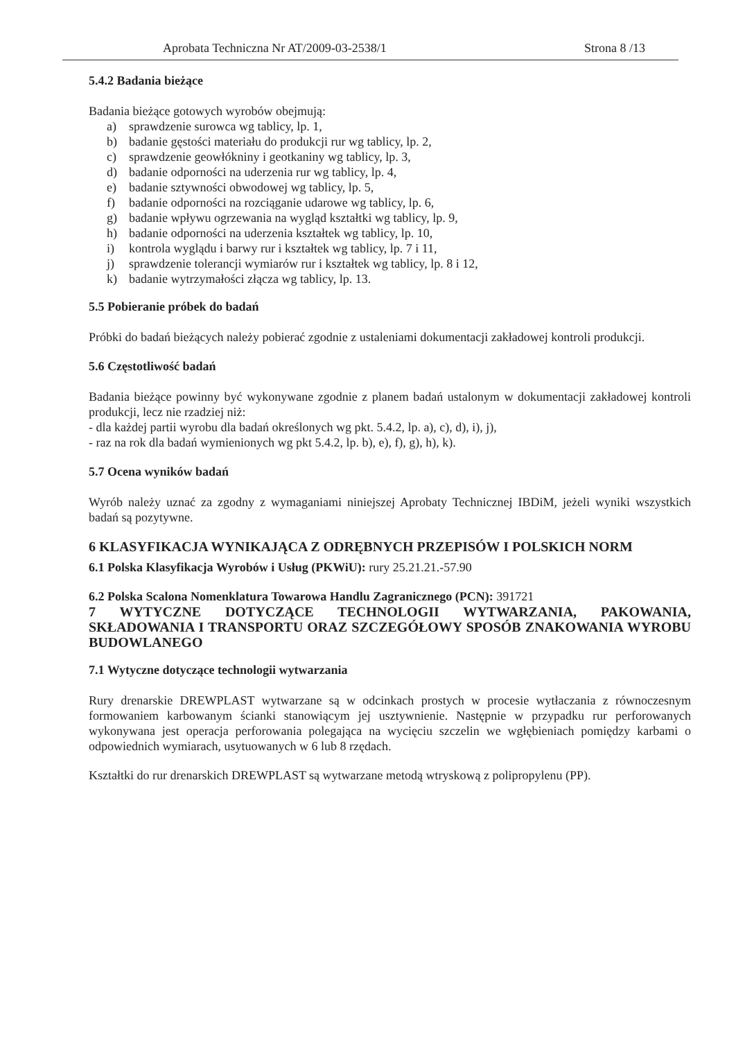Aprobata Techniczna Nr AT/2009-03-2538/1 Strona 8 /13
5.4.2 Badania bieżące
Badania bieżące gotowych wyrobów obejmują:
a) sprawdzenie surowca wg tablicy, lp. 1,
b) badanie gęstości materiału do produkcji rur wg tablicy, lp. 2,
c) sprawdzenie geowłókniny i geotkaniny wg tablicy, lp. 3,
d) badanie odporności na uderzenia rur wg tablicy, lp. 4,
e) badanie sztywności obwodowej wg tablicy, lp. 5,
f) badanie odporności na rozciąganie udarowe wg tablicy, lp. 6,
g) badanie wpływu ogrzewania na wygląd kształtki wg tablicy, lp. 9,
h) badanie odporności na uderzenia kształtek wg tablicy, lp. 10,
i) kontrola wyglądu i barwy rur i kształtek wg tablicy, lp. 7 i 11,
j) sprawdzenie tolerancji wymiarów rur i kształtek wg tablicy, lp. 8 i 12,
k) badanie wytrzymałości złącza wg tablicy, lp. 13.
5.5 Pobieranie próbek do badań
Próbki do badań bieżących należy pobierać zgodnie z ustaleniami dokumentacji zakładowej kontroli produkcji.
5.6 Częstotliwość badań
Badania bieżące powinny być wykonywane zgodnie z planem badań ustalonym w dokumentacji zakładowej kontroli produkcji, lecz nie rzadziej niż:
- dla każdej partii wyrobu dla badań określonych wg pkt. 5.4.2, lp. a), c), d), i), j),
- raz na rok dla badań wymienionych wg pkt 5.4.2, lp. b), e), f), g), h), k).
5.7 Ocena wyników badań
Wyrób należy uznać za zgodny z wymaganiami niniejszej Aprobaty Technicznej IBDiM, jeżeli wyniki wszystkich badań są pozytywne.
6 KLASYFIKACJA WYNIKAJĄCA Z ODRĘBNYCH PRZEPISÓW I POLSKICH NORM
6.1 Polska Klasyfikacja Wyrobów i Usług (PKWiU): rury 25.21.21.-57.90
6.2 Polska Scalona Nomenklatura Towarowa Handlu Zagranicznego (PCN): 391721
7 WYTYCZNE DOTYCZĄCE TECHNOLOGII WYTWARZANIA, PAKOWANIA, SKŁADOWANIA I TRANSPORTU ORAZ SZCZEGÓŁOWY SPOSÓB ZNAKOWANIA WYROBU BUDOWLANEGO
7.1 Wytyczne dotyczące technologii wytwarzania
Rury drenarskie DREWPLAST wytwarzane są w odcinkach prostych w procesie wytłaczania z równoczesnym formowaniem karbowanym ścianki stanowiącym jej usztywnienie. Następnie w przypadku rur perforowanych wykonywana jest operacja perforowania polegająca na wycięciu szczelin we wgłębieniach pomiędzy karbami o odpowiednich wymiarach, usytuowanych w 6 lub 8 rzędach.
Kształtki do rur drenarskich DREWPLAST są wytwarzane metodą wtryskową z polipropylenu (PP).